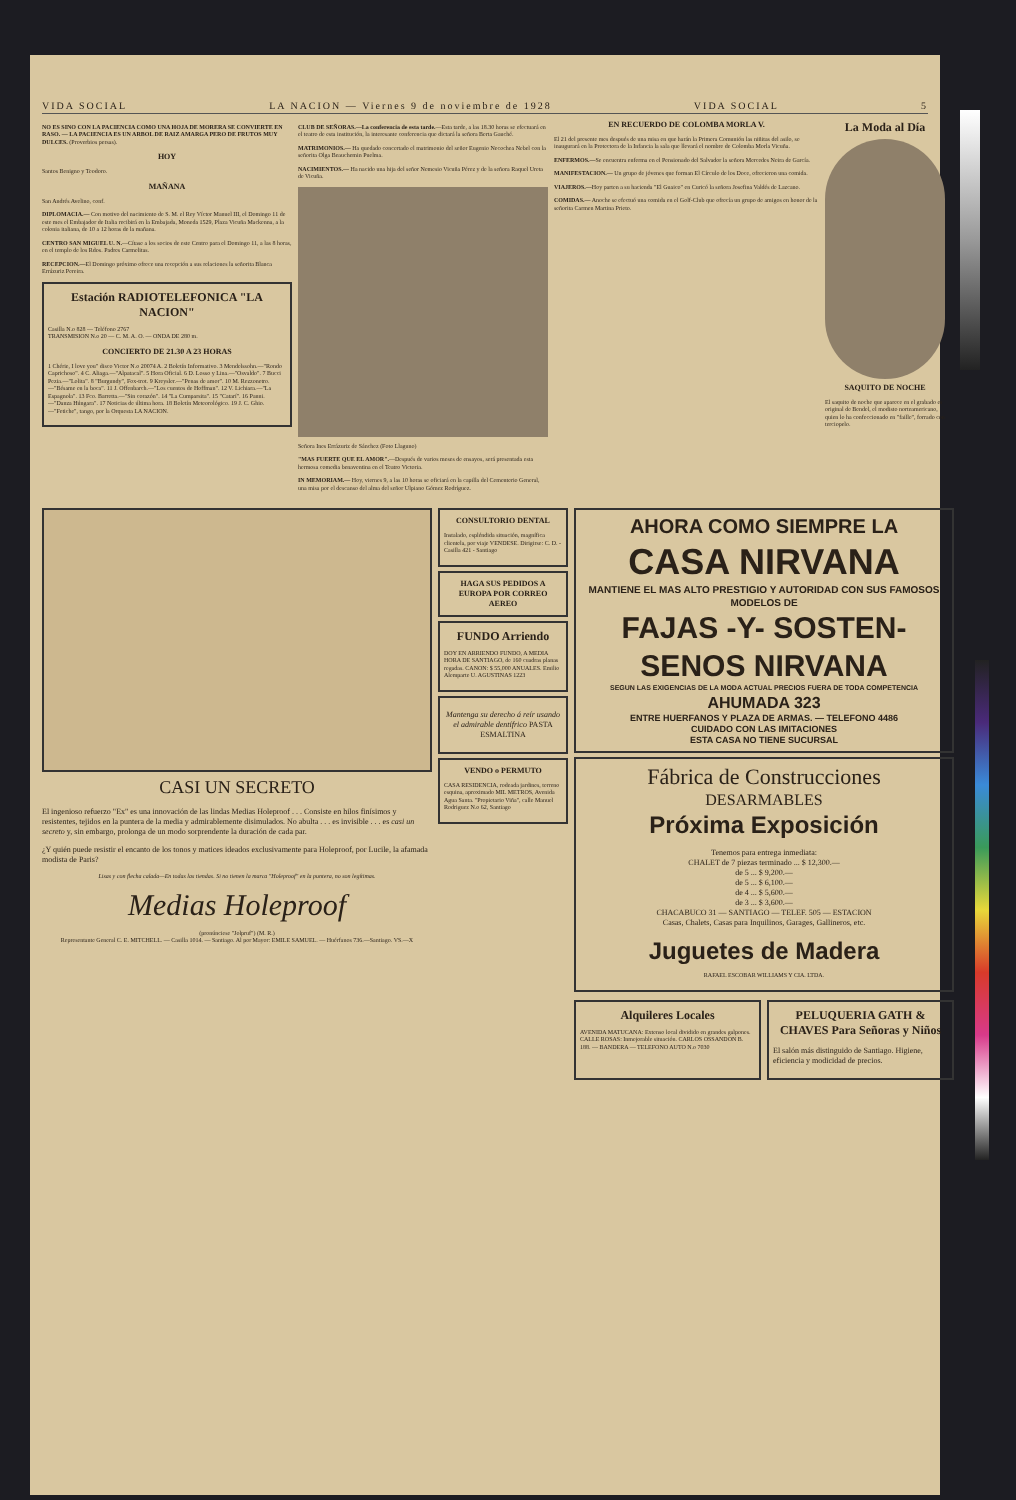VIDA SOCIAL LA NACION — Viernes 9 de noviembre de 1928 VIDA SOCIAL 5
NO ES SINO CON LA PACIENCIA COMO UNA HOJA DE MORERA SE CONVIERTE EN RASO. — LA PACIENCIA ES UN ARBOL DE RAIZ AMARGA PERO DE FRUTOS MUY DULCES. (Proverbios persas).
HOY
Santos Benigno y Teodoro.
MAÑANA
San Andrés Avelino, conf.
DIPLOMACIA.— Con motivo del nacimiento de S. M. el Rey Víctor Manuel III, el Domingo 11 de este mes el Embajador de Italia recibirá en la Embajada, Moneda 1529, Plaza Vicuña Mackenna, a la colonia italiana, de 10 a 12 horas de la mañana.
CENTRO SAN MIGUEL U. N.—Cítase a los socios de este Centro para el Domingo 11, a las 8 horas, en el templo de los Rdos. Padres Carmelitas.
RECEPCION.—El Domingo próximo ofrece una recepción a sus relaciones la señorita Blanca Errázuriz Pereira.
Estación RADIOTELEFONICA "LA NACION"
Casilla N.o 828 — Teléfono 2767
TRANSMISION N.o 20 — C. M. A. O. — ONDA DE 280 m.
CONCIERTO DE 21.30 A 23 HORAS
1 Chérie, I love you" disco Victor N.o 20074 A. 2 Boletín Informativo. 3 Mendelssohn.—"Rondo Caprichoso". 4 C. Aliaga.—"Alpatacal". 5 Hora Oficial. 6 D. Losso y Lina.—"Osvaldo". 7 Bucci Pezia.—"Lolita". 8 "Burgundy", Fox-trot. 9 Kreysler.—"Penas de amor". 10 M. Rezzonetro.—"Bésame en la boca". 11 J. Offenbarch.—"Los cuentos de Hoffman". 12 V. Lichiara.—"La Espagnola". 13 Fco. Barretta.—"Sin corazón". 14 "La Cumparsita". 15 "Catarí". 16 Panni.—"Danza Húngara". 17 Noticias de última hora. 18 Boletín Meteorológico. 19 J. C. Ghio.—"Fetiche", tango, por la Orquesta LA NACION.
CLUB DE SEÑORAS.—La conferencia de esta tarde.—Esta tarde, a las 18.30 horas se efectuará en el teatro de esta institución, la interesante conferencia que dictará la señora Berta Gauché.
MATRIMONIOS.— Ha quedado concertado el matrimonio del señor Eugenio Necochea Nebel con la señorita Olga Beauchemin Puelma.
NACIMIENTOS.— Ha nacido una hija del señor Nemesio Vicuña Pérez y de la señora Raquel Ureta de Vicuña.
Señora Ines Errázuriz de Sánchez (Foto Llaguno)
"MAS FUERTE QUE EL AMOR".—Después de varios meses de ensayos, será presentada esta hermosa comedia benaventina en el Teatro Victoria.
IN MEMORIAM.— Hoy, viernes 9, a las 10 horas se oficiará en la capilla del Cementerio General, una misa por el descanso del alma del señor Ulpiano Gómez Rodríguez.
EN RECUERDO DE COLOMBA MORLA V.
El 21 del presente mes después de una misa en que harán la Primera Comunión las niñitas del asilo, se inaugurará en la Protectora de la Infancia la sala que llevará el nombre de Colomba Morla Vicuña.
ENFERMOS.—Se encuentra enferma en el Pensionado del Salvador la señora Mercedes Neira de García.
MANIFESTACION.— Un grupo de jóvenes que forman El Círculo de los Doce, ofrecieron una comida.
VIAJEROS.—Hoy parten a su hacienda "El Guaico" en Curicó la señora Josefina Valdés de Lazcano.
COMIDAS.— Anoche se efectuó una comida en el Golf-Club que ofrecía un grupo de amigos en honor de la señorita Carmen Martina Prieto.
La Moda al Día
SAQUITO DE NOCHE
El saquito de noche que aparece en el grabado es original de Bendel, el modisto norteamericano, quien lo ha confeccionado en "faille", forrado con terciopelo.
CASI UN SECRETO
El ingenioso refuerzo "Ex" es una innovación de las lindas Medias Holeproof . . . Consiste en hilos finísimos y resistentes, tejidos en la puntera de la media y admirablemente disimulados. No abulta . . . es invisible . . . es casi un secreto y, sin embargo, prolonga de un modo sorprendente la duración de cada par.
¿Y quién puede resistir el encanto de los tonos y matices ideados exclusivamente para Holeproof, por Lucile, la afamada modista de Paris?
Lisas y con flecha calada—En todas las tiendas. Si no tienen la marca "Holeproof" en la puntera, no son legítimas.
Medias Holeproof
(pronúnciese "Jolpruf") (M. R.)
Representante General C. E. MITCHELL. — Casilla 1014. — Santiago. Al por Mayor: EMILE SAMUEL. — Huérfanos 736.—Santiago. VS.—X
CONSULTORIO DENTAL
Instalado, espléndida situación, magnífica clientela, por viaje VENDESE. Dirigirse: C. D. - Casilla 421 - Santiago
HAGA SUS PEDIDOS A EUROPA POR CORREO AEREO
FUNDO Arriendo
DOY EN ARRIENDO FUNDO, A MEDIA HORA DE SANTIAGO, de 160 cuadras planas regadas. CANON: $ 55,000 ANUALES. Emilio Alemparte U. AGUSTINAS 1223
Mantenga su derecho á reír usando el admirable dentífrico PASTA ESMALTINA
VENDO o PERMUTO
CASA RESIDENCIA, rodeada jardines, terreno esquina, aproximado MIL METROS, Avenida Agua Santa. "Propietario Viña", calle Manuel Rodriguez N.o 62, Santiago
AHORA COMO SIEMPRE LA
CASA NIRVANA
MANTIENE EL MAS ALTO PRESTIGIO Y AUTORIDAD CON SUS FAMOSOS MODELOS DE
FAJAS -Y- SOSTEN-SENOS NIRVANA
SEGUN LAS EXIGENCIAS DE LA MODA ACTUAL PRECIOS FUERA DE TODA COMPETENCIA
AHUMADA 323
ENTRE HUERFANOS Y PLAZA DE ARMAS. — TELEFONO 4486
CUIDADO CON LAS IMITACIONES
ESTA CASA NO TIENE SUCURSAL
Fábrica de Construcciones
DESARMABLES
Próxima Exposición
Tenemos para entrega inmediata:
CHALET de 7 piezas terminado ... $ 12,300.—
de 5 ... $ 9,200.—
de 5 ... $ 6,100.—
de 4 ... $ 5,600.—
de 3 ... $ 3,600.—
CHACABUCO 31 — SANTIAGO — TELEF. 505 — ESTACION
Casas, Chalets, Casas para Inquilinos, Garages, Gallineros, etc.
Juguetes de Madera
RAFAEL ESCOBAR WILLIAMS Y CIA. LTDA.
Alquileres Locales
AVENIDA MATUCANA: Extenso local dividido en grandes galpones. CALLE ROSAS: Inmejorable situación. CARLOS OSSANDON B. 188. — BANDERA — TELEFONO AUTO N.o 7030
PELUQUERIA GATH & CHAVES Para Señoras y Niños
El salón más distinguido de Santiago. Higiene, eficiencia y modicidad de precios.